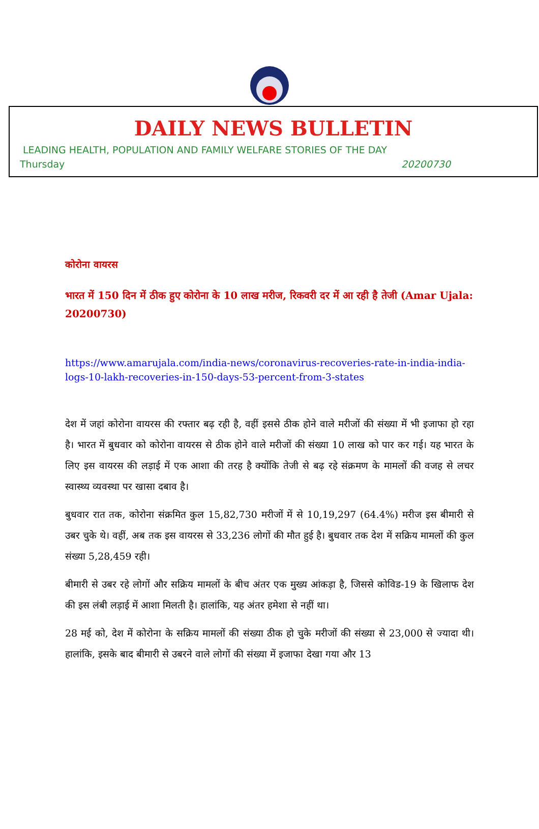DAILY NEWS BULLETIN
LEADING HEALTH, POPULATION AND FAMILY WELFARE STORIES OF THE DAY
Thursday 20200730
कोरोना वायरस
भारत में 150 दिन में ठीक हुए कोरोना के 10 लाख मरीज, रिकवरी दर में आ रही है तेजी (Amar Ujala: 20200730)
https://www.amarujala.com/india-news/coronavirus-recoveries-rate-in-india-india-logs-10-lakh-recoveries-in-150-days-53-percent-from-3-states
देश में जहां कोरोना वायरस की रफ्तार बढ़ रही है, वहीं इससे ठीक होने वाले मरीजों की संख्या में भी इजाफा हो रहा है। भारत में बुधवार को कोरोना वायरस से ठीक होने वाले मरीजों की संख्या 10 लाख को पार कर गई। यह भारत के लिए इस वायरस की लड़ाई में एक आशा की तरह है क्योंकि तेजी से बढ़ रहे संक्रमण के मामलों की वजह से लचर स्वास्थ्य व्यवस्था पर खासा दबाव है।
बुधवार रात तक, कोरोना संक्रमित कुल 15,82,730 मरीजों में से 10,19,297 (64.4%) मरीज इस बीमारी से उबर चुके थे। वहीं, अब तक इस वायरस से 33,236 लोगों की मौत हुई है। बुधवार तक देश में सक्रिय मामलों की कुल संख्या 5,28,459 रही।
बीमारी से उबर रहे लोगों और सक्रिय मामलों के बीच अंतर एक मुख्य आंकड़ा है, जिससे कोविड-19 के खिलाफ देश की इस लंबी लड़ाई में आशा मिलती है। हालांकि, यह अंतर हमेशा से नहीं था।
28 मई को, देश में कोरोना के सक्रिय मामलों की संख्या ठीक हो चुके मरीजों की संख्या से 23,000 से ज्यादा थी। हालांकि, इसके बाद बीमारी से उबरने वाले लोगों की संख्या में इजाफा देखा गया और 13